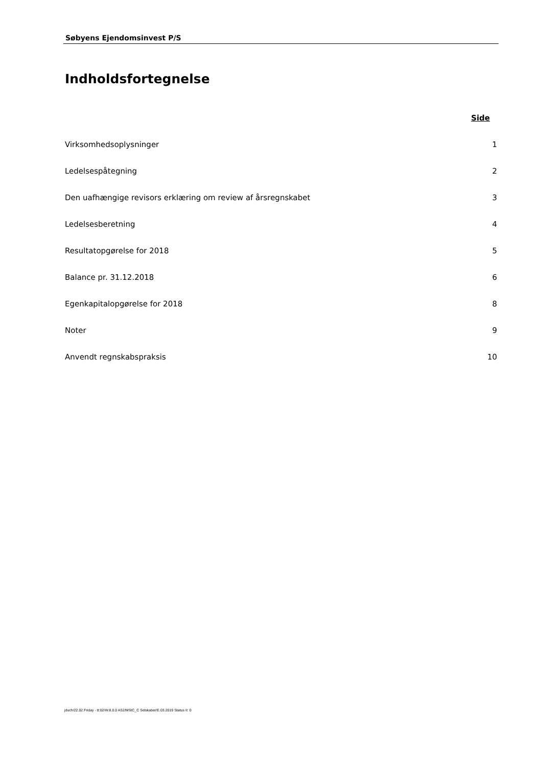Søbyens Ejendomsinvest P/S
Indholdsfortegnelse
Side
Virksomhedsoplysninger 1
Ledelsespåtegning 2
Den uafhængige revisors erklæring om review af årsregnskabet 3
Ledelsesberetning 4
Resultatopgørelse for 2018 5
Balance pr. 31.12.2018 6
Egenkapitalopgørelse for 2018 8
Noter 9
Anvendt regnskabspraksis 10
jduch/22.02.Friday - tt:02/W.8.0.0 AS2/MStC_C Selskaber/E.03.2019 Status II: 0